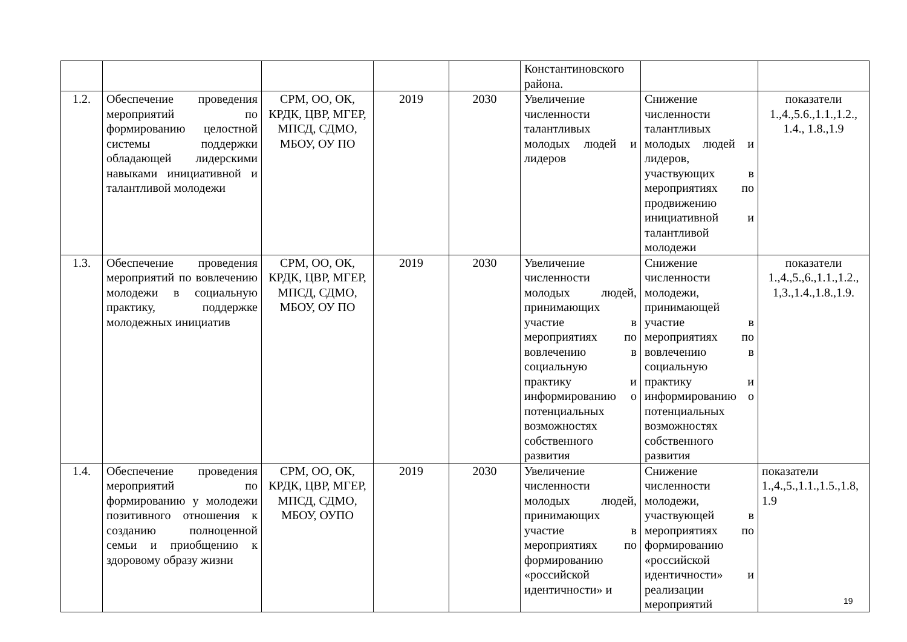| | | | | | Константиновского района. | | |
| 1.2. | Обеспечение проведения мероприятий по формированию целостной системы поддержки обладающей лидерскими навыками инициативной и талантливой молодежи | СРМ, ОО, ОК, КРДК, ЦВР, МГЕР, МПСД, СДМО, МБОУ, ОУ ПО | 2019 | 2030 | Увеличение численности талантливых молодых людей и лидеров | Снижение численности талантливых молодых людей и лидеров, участвующих в мероприятиях по продвижению инициативной и талантливой молодежи | показатели 1.,4.,5.6.,1.1.,1.2., 1.4., 1.8.,1.9 |
| 1.3. | Обеспечение проведения мероприятий по вовлечению молодежи в социальную практику, поддержке молодежных инициатив | СРМ, ОО, ОК, КРДК, ЦВР, МГЕР, МПСД, СДМО, МБОУ, ОУ ПО | 2019 | 2030 | Увеличение численности молодых людей, принимающих участие в мероприятиях по вовлечению в социальную практику и информированию о потенциальных возможностях собственного развития | Снижение численности молодежи, принимающей участие в мероприятиях по вовлечению в социальную практику и информированию о потенциальных возможностях собственного развития | показатели 1.,4.,5.,6.,1.1.,1.2., 1,3.,1.4.,1.8.,1.9. |
| 1.4. | Обеспечение проведения мероприятий по формированию у молодежи позитивного отношения к созданию полноценной семьи и приобщению к здоровому образу жизни | СРМ, ОО, ОК, КРДК, ЦВР, МГЕР, МПСД, СДМО, МБОУ, ОУПО | 2019 | 2030 | Увеличение численности молодых людей, принимающих участие в мероприятиях по формированию «российской идентичности» и | Снижение численности молодежи, участвующей в мероприятиях по формированию «российской идентичности» и реализации мероприятий | показатели 1.,4.,5.,1.1.,1.5.,1.8, 1.9 |
19